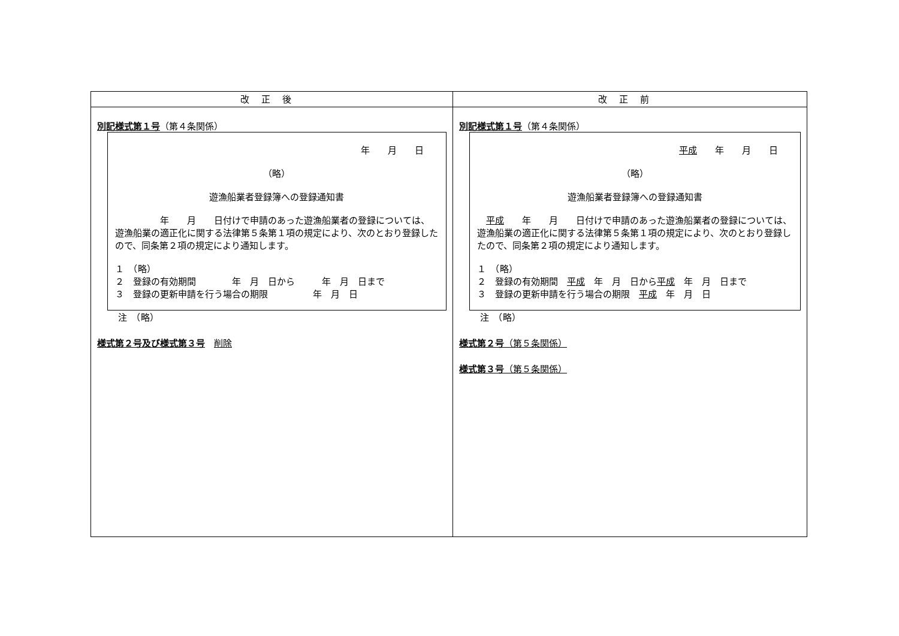| 改正後 | 改正前 |
| --- | --- |
| 別記様式第１号 （第４条関係） 年 月 日 （略） 遊漁船業者登録簿への登録通知書 年 月 日付けで申請のあった遊漁船業者の登録については、遊漁船業の適正化に関する法律第５条第１項の規定により、次のとおり登録したので、同条第２項の規定により通知します。 １ （略） ２ 登録の有効期間 年 月 日から 年 月 日まで ３ 登録の更新申請を行う場合の期限 年 月 日 注 （略） 様式第２号及び様式第３号 削除 | 別記様式第１号 （第４条関係） 平成 年 月 日 （略） 遊漁船業者登録簿への登録通知書 平成 年 月 日付けで申請のあった遊漁船業者の登録については、遊漁船業の適正化に関する法律第５条第１項の規定により、次のとおり登録したので、同条第２項の規定により通知します。 １ （略） ２ 登録の有効期間 平成 年 月 日から 平成 年 月 日まで ３ 登録の更新申請を行う場合の期限 平成 年 月 日 注 （略） 様式第２号 （第５条関係） 様式第３号 （第５条関係） |